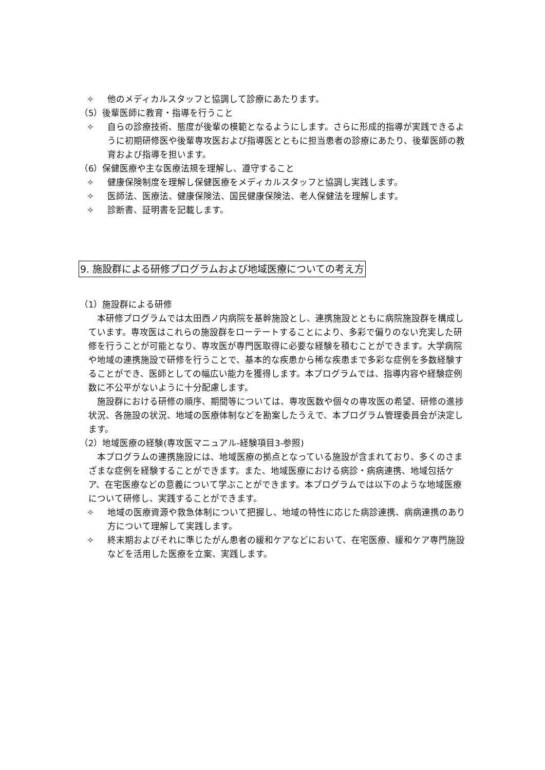✧ 他のメディカルスタッフと協調して診療にあたります。
（5）後輩医師に教育・指導を行うこと
✧ 自らの診療技術、態度が後輩の模範となるようにします。さらに形成的指導が実践できるように初期研修医や後輩専攻医および指導医とともに担当患者の診療にあたり、後輩医師の教育および指導を担います。
（6）保健医療や主な医療法規を理解し、遵守すること
✧ 健康保険制度を理解し保健医療をメディカルスタッフと協調し実践します。
✧ 医師法、医療法、健康保険法、国民健康保険法、老人保健法を理解します。
✧ 診断書、証明書を記載します。
9. 施設群による研修プログラムおよび地域医療についての考え方
（1）施設群による研修
本研修プログラムでは太田西ノ内病院を基幹施設とし、連携施設とともに病院施設群を構成しています。専攻医はこれらの施設群をローテートすることにより、多彩で偏りのない充実した研修を行うことが可能となり、専攻医が専門医取得に必要な経験を積むことができます。大学病院や地域の連携施設で研修を行うことで、基本的な疾患から稀な疾患まで多彩な症例を多数経験することができ、医師としての幅広い能力を獲得します。本プログラムでは、指導内容や経験症例数に不公平がないように十分配慮します。
施設群における研修の順序、期間等については、専攻医数や個々の専攻医の希望、研修の進捗状況、各施設の状況、地域の医療体制などを勘案したうえで、本プログラム管理委員会が決定します。
（2）地域医療の経験(専攻医マニュアル-経験項目3-参照)
本プログラムの連携施設には、地域医療の拠点となっている施設が含まれており、多くのさまざまな症例を経験することができます。また、地域医療における病診・病病連携、地域包括ケア、在宅医療などの意義について学ぶことができます。本プログラムでは以下のような地域医療について研修し、実践することができます。
✧ 地域の医療資源や救急体制について把握し、地域の特性に応じた病診連携、病病連携のあり方について理解して実践します。
✧ 終末期およびそれに準じたがん患者の緩和ケアなどにおいて、在宅医療、緩和ケア専門施設などを活用した医療を立案、実践します。